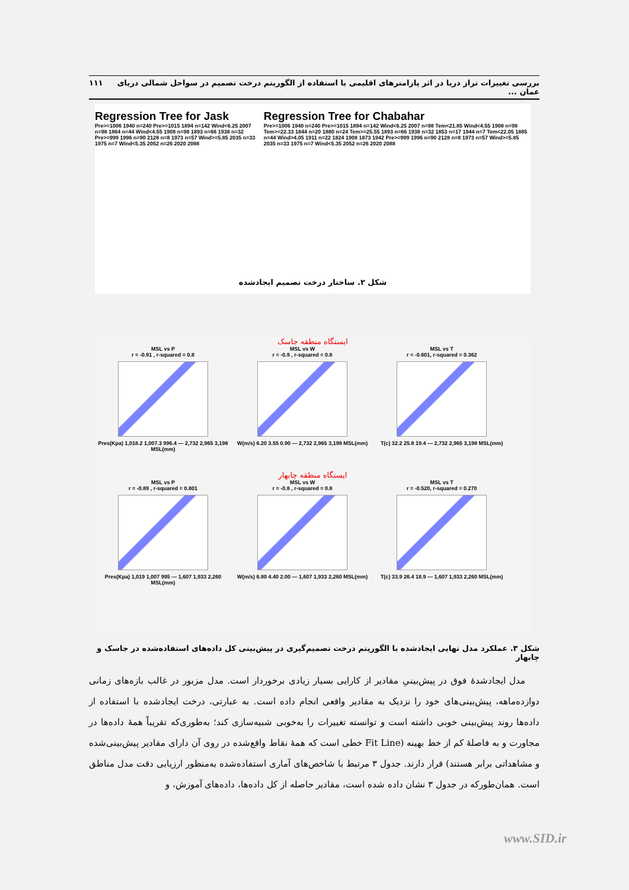بررسی تغییرات تراز دریا در اثر پارامترهای اقلیمی با استفاده از الگوریتم درخت تصمیم در سواحل شمالی دریای عمان ... ۱۱۱
Regression Tree for Jask
Pre>=1006 1940 n=240 Pre>=1015 1894 n=142 Wind<6.25 2007 n=98 1864 n=44 Wind<4.55 1908 n=98 1893 n=66 1938 n=32 Pre>=999 1996 n=90 2128 n=8 1973 n=57 Wind>=5.85 2035 n=33 1975 n=7 Wind<5.35 2052 n=26 2020 2088
Regression Tree for Chabahar
Pre>=1006 1940 n=240 Pre>=1015 1894 n=142 Wind<6.25 2007 n=98 Tem<21.85 Wind<4.55 1908 n=98 Tem>=22.33 1844 n=20 1880 n=24 Tem>=25.55 1893 n=66 1938 n=32 1853 n=17 1944 n=7 Tem<22.05 1885 n=44 Wind>4.05 1911 n=22 1824 1908 1873 1942 Pre>=999 1996 n=90 2128 n=8 1973 n=57 Wind>=5.85 2035 n=33 1975 n=7 Wind<5.35 2052 n=26 2020 2088
شکل ۲. ساختار درخت تصمیم ایجادشده
ایستگاه منطقه جاسک
MSL vs P
r = -0.91 , r-squared = 0.8
Pres(Kpa) 1,018.2 1,007.3 996.4 — 2,732 2,965 3,198 MSL(mm)
MSL vs W
r = -0.9 , r-squared = 0.8
W(m/s) 6.20 3.55 0.90 — 2,732 2,965 3,198 MSL(mm)
MSL vs T
r = -0.601, r-squared = 0.362
T(c) 32.2 25.8 19.4 — 2,732 2,965 3,198 MSL(mm)
ایستگاه منطقه چابهار
MSL vs P
r = -0.89 , r-squared = 0.801
Pres(Kpa) 1,019 1,007 995 — 1,607 1,933 2,260 MSL(mm)
MSL vs W
r = -0.8 , r-squared = 0.8
W(m/s) 6.80 4.40 2.00 — 1,607 1,933 2,260 MSL(mm)
MSL vs T
r = -0.520, r-squared = 0.270
T(c) 33.9 26.4 18.9 — 1,607 1,933 2,260 MSL(mm)
شکل ۳. عملکرد مدل نهایی ایجادشده با الگوریتم درخت تصمیم‌گیری در پیش‌بینی کل داده‌های استفاده‌شده در جاسک و چابهار
مدل ایجادشدهٔ فوق در پیش‌بینیِ مقادیر از کارایی بسیار زیادی برخوردار است. مدل مزبور در غالب بازه‌های زمانی دوازده‌ماهه، پیش‌بینی‌های خود را نزدیک به مقادیر واقعی انجام داده است. به عبارتی، درخت ایجادشده با استفاده از داده‌ها روند پیش‌بینی خوبی داشته است و توانسته تغییرات را به‌خوبی شبیه‌سازی کند؛ به‌طوری‌که تقریباً همهٔ داده‌ها در مجاورت و به فاصلهٔ کم از خط بهینه (Fit Line خطی است که همهٔ نقاط واقع‌شده در روی آن دارای مقادیر پیش‌بینی‌شده و مشاهداتی برابر هستند) قرار دارند. جدول ۳ مرتبط با شاخص‌های آماری استفاده‌شده به‌منظور ارزیابی دقت مدل مناطق است. همان‌طورکه در جدول ۳ نشان داده شده است، مقادیر حاصله از کل داده‌ها، داده‌های آموزش، و
www.SID.ir